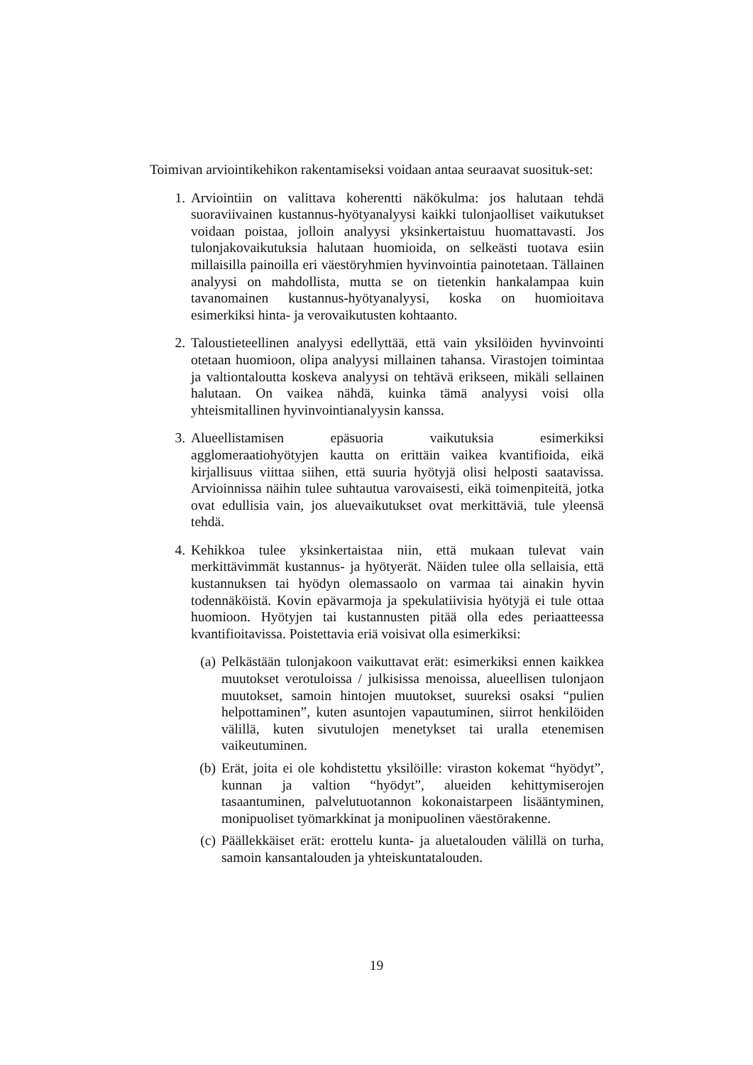Toimivan arviointikehikon rakentamiseksi voidaan antaa seuraavat suosituk-set:
1. Arviointiin on valittava koherentti näkökulma: jos halutaan tehdä suoraviivainen kustannus-hyötyanalyysi kaikki tulonjaolliset vaikutukset voidaan poistaa, jolloin analyysi yksinkertaistuu huomattavasti. Jos tulonjakovaikutuksia halutaan huomioida, on selkeästi tuotava esiin millaisilla painoilla eri väestöryhmien hyvinvointia painotetaan. Tällainen analyysi on mahdollista, mutta se on tietenkin hankalampaa kuin tavanomainen kustannus-hyötyanalyysi, koska on huomioitava esimerkiksi hinta- ja verovaikutusten kohtaanto.
2. Taloustieteellinen analyysi edellyttää, että vain yksilöiden hyvinvointi otetaan huomioon, olipa analyysi millainen tahansa. Virastojen toimintaa ja valtiontaloutta koskeva analyysi on tehtävä erikseen, mikäli sellainen halutaan. On vaikea nähdä, kuinka tämä analyysi voisi olla yhteismitallinen hyvinvointianalyysin kanssa.
3. Alueellistamisen epäsuoria vaikutuksia esimerkiksi agglomeraatiohyötyjen kautta on erittäin vaikea kvantifioida, eikä kirjallisuus viittaa siihen, että suuria hyötyjä olisi helposti saatavissa. Arvioinnissa näihin tulee suhtautua varovaisesti, eikä toimenpiteitä, jotka ovat edullisia vain, jos aluevaikutukset ovat merkittäviä, tule yleensä tehdä.
4. Kehikkoa tulee yksinkertaistaa niin, että mukaan tulevat vain merkittävimmät kustannus- ja hyötyerät. Näiden tulee olla sellaisia, että kustannuksen tai hyödyn olemassaolo on varmaa tai ainakin hyvin todennäköistä. Kovin epävarmoja ja spekulatiivisia hyötyjä ei tule ottaa huomioon. Hyötyjen tai kustannusten pitää olla edes periaatteessa kvantifioitavissa. Poistettavia eriä voisivat olla esimerkiksi:
(a) Pelkästään tulonjakoon vaikuttavat erät: esimerkiksi ennen kaikkea muutokset verotuloissa / julkisissa menoissa, alueellisen tulonjaon muutokset, samoin hintojen muutokset, suureksi osaksi “pulien helpottaminen”, kuten asuntojen vapautuminen, siirrot henkilöiden välillä, kuten sivutulojen menetykset tai uralla etenemisen vaikeutuminen.
(b) Erät, joita ei ole kohdistettu yksilöille: viraston kokemat “hyödyt”, kunnan ja valtion “hyödyt”, alueiden kehittymiserojen tasaantuminen, palvelutuotannon kokonaistarpeen lisääntyminen, monipuoliset työmarkkinat ja monipuolinen väestörakenne.
(c) Päällekkäiset erät: erottelu kunta- ja aluetalouden välillä on turha, samoin kansantalouden ja yhteiskuntatalouden.
19